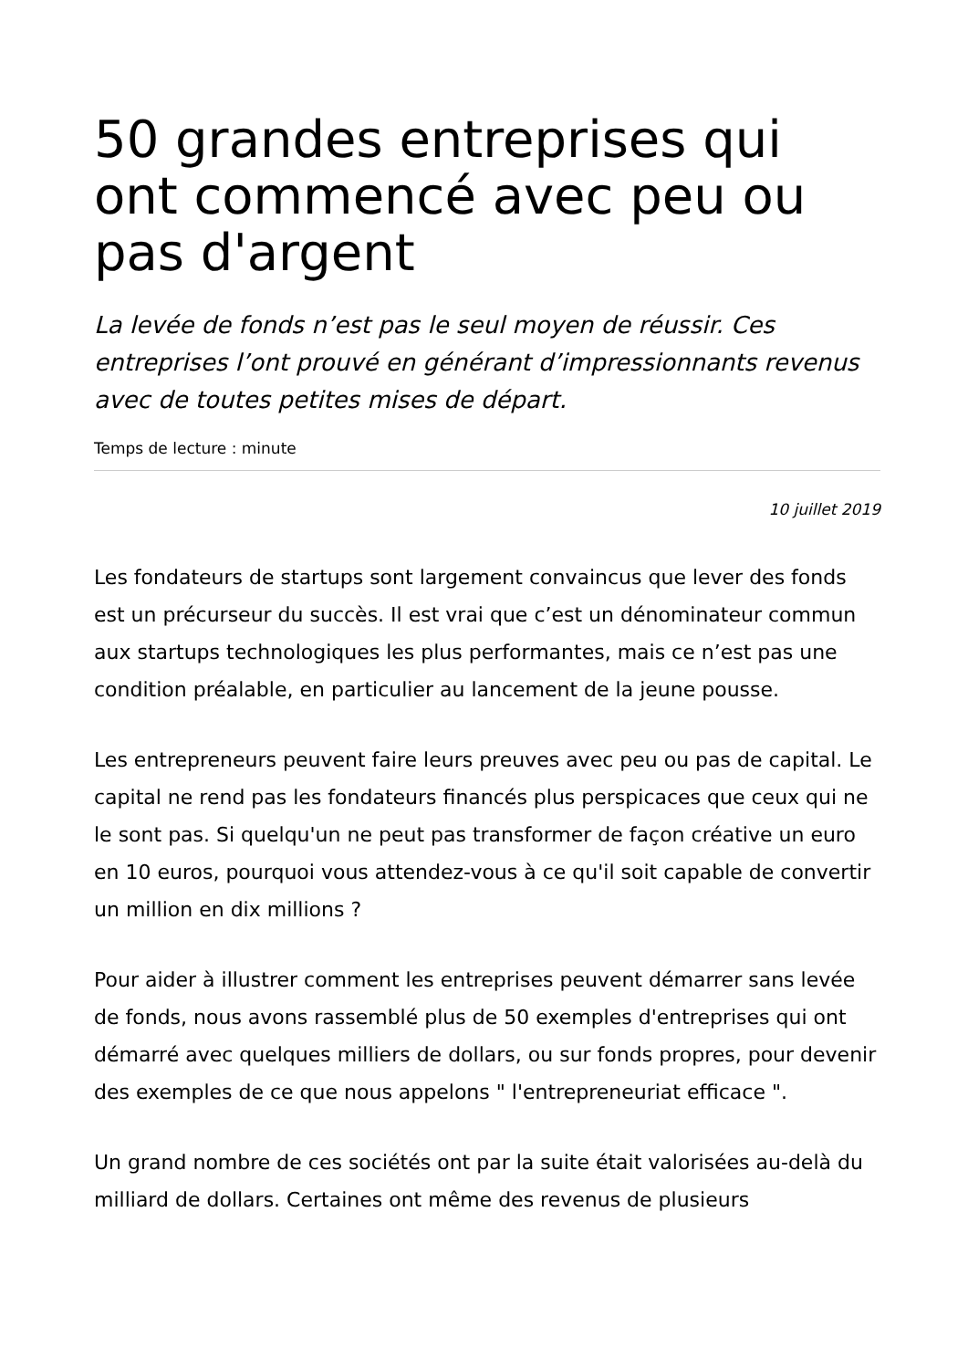50 grandes entreprises qui ont commencé avec peu ou pas d'argent
La levée de fonds n’est pas le seul moyen de réussir. Ces entreprises l’ont prouvé en générant d’impressionnants revenus avec de toutes petites mises de départ.
Temps de lecture : minute
10 juillet 2019
Les fondateurs de startups sont largement convaincus que lever des fonds est un précurseur du succès. Il est vrai que c’est un dénominateur commun aux startups technologiques les plus performantes, mais ce n’est pas une condition préalable, en particulier au lancement de la jeune pousse.
Les entrepreneurs peuvent faire leurs preuves avec peu ou pas de capital. Le capital ne rend pas les fondateurs financés plus perspicaces que ceux qui ne le sont pas. Si quelqu'un ne peut pas transformer de façon créative un euro en 10 euros, pourquoi vous attendez-vous à ce qu'il soit capable de convertir un million en dix millions ?
Pour aider à illustrer comment les entreprises peuvent démarrer sans levée de fonds, nous avons rassemblé plus de 50 exemples d'entreprises qui ont démarré avec quelques milliers de dollars, ou sur fonds propres, pour devenir des exemples de ce que nous appelons " l'entrepreneuriat efficace ".
Un grand nombre de ces sociétés ont par la suite était valorisées au-delà du milliard de dollars. Certaines ont même des revenus de plusieurs